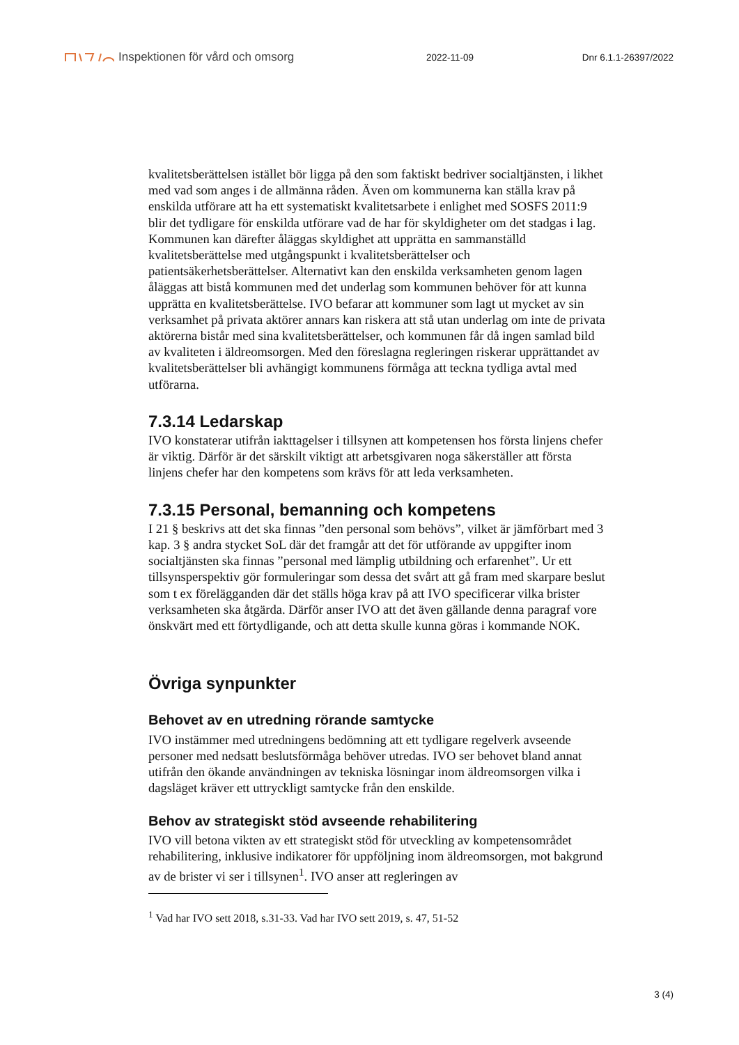Inspektionen för vård och omsorg
2022-11-09 Dnr 6.1.1-26397/2022
kvalitetsberättelsen istället bör ligga på den som faktiskt bedriver socialtjänsten, i likhet med vad som anges i de allmänna råden. Även om kommunerna kan ställa krav på enskilda utförare att ha ett systematiskt kvalitetsarbete i enlighet med SOSFS 2011:9 blir det tydligare för enskilda utförare vad de har för skyldigheter om det stadgas i lag. Kommunen kan därefter åläggas skyldighet att upprätta en sammanställd kvalitetsberättelse med utgångspunkt i kvalitetsberättelser och patientsäkerhetsberättelser. Alternativt kan den enskilda verksamheten genom lagen åläggas att bistå kommunen med det underlag som kommunen behöver för att kunna upprätta en kvalitetsberättelse. IVO befarar att kommuner som lagt ut mycket av sin verksamhet på privata aktörer annars kan riskera att stå utan underlag om inte de privata aktörerna bistår med sina kvalitetsberättelser, och kommunen får då ingen samlad bild av kvaliteten i äldreomsorgen. Med den föreslagna regleringen riskerar upprättandet av kvalitetsberättelser bli avhängigt kommunens förmåga att teckna tydliga avtal med utförarna.
7.3.14 Ledarskap
IVO konstaterar utifrån iakttagelser i tillsynen att kompetensen hos första linjens chefer är viktig. Därför är det särskilt viktigt att arbetsgivaren noga säkerställer att första linjens chefer har den kompetens som krävs för att leda verksamheten.
7.3.15 Personal, bemanning och kompetens
I 21 § beskrivs att det ska finnas ”den personal som behövs”, vilket är jämförbart med 3 kap. 3 § andra stycket SoL där det framgår att det för utförande av uppgifter inom socialtjänsten ska finnas ”personal med lämplig utbildning och erfarenhet”. Ur ett tillsynsperspektiv gör formuleringar som dessa det svårt att gå fram med skarpare beslut som t ex förelägganden där det ställs höga krav på att IVO specificerar vilka brister verksamheten ska åtgärda. Därför anser IVO att det även gällande denna paragraf vore önskvärt med ett förtydligande, och att detta skulle kunna göras i kommande NOK.
Övriga synpunkter
Behovet av en utredning rörande samtycke
IVO instämmer med utredningens bedömning att ett tydligare regelverk avseende personer med nedsatt beslutsförmåga behöver utredas. IVO ser behovet bland annat utifrån den ökande användningen av tekniska lösningar inom äldreomsorgen vilka i dagsläget kräver ett uttryckligt samtycke från den enskilde.
Behov av strategiskt stöd avseende rehabilitering
IVO vill betona vikten av ett strategiskt stöd för utveckling av kompetensområdet rehabilitering, inklusive indikatorer för uppföljning inom äldreomsorgen, mot bakgrund av de brister vi ser i tillsynen<sup>1</sup>. IVO anser att regleringen av
<sup>1</sup> Vad har IVO sett 2018, s.31-33. Vad har IVO sett 2019, s. 47, 51-52
3 (4)